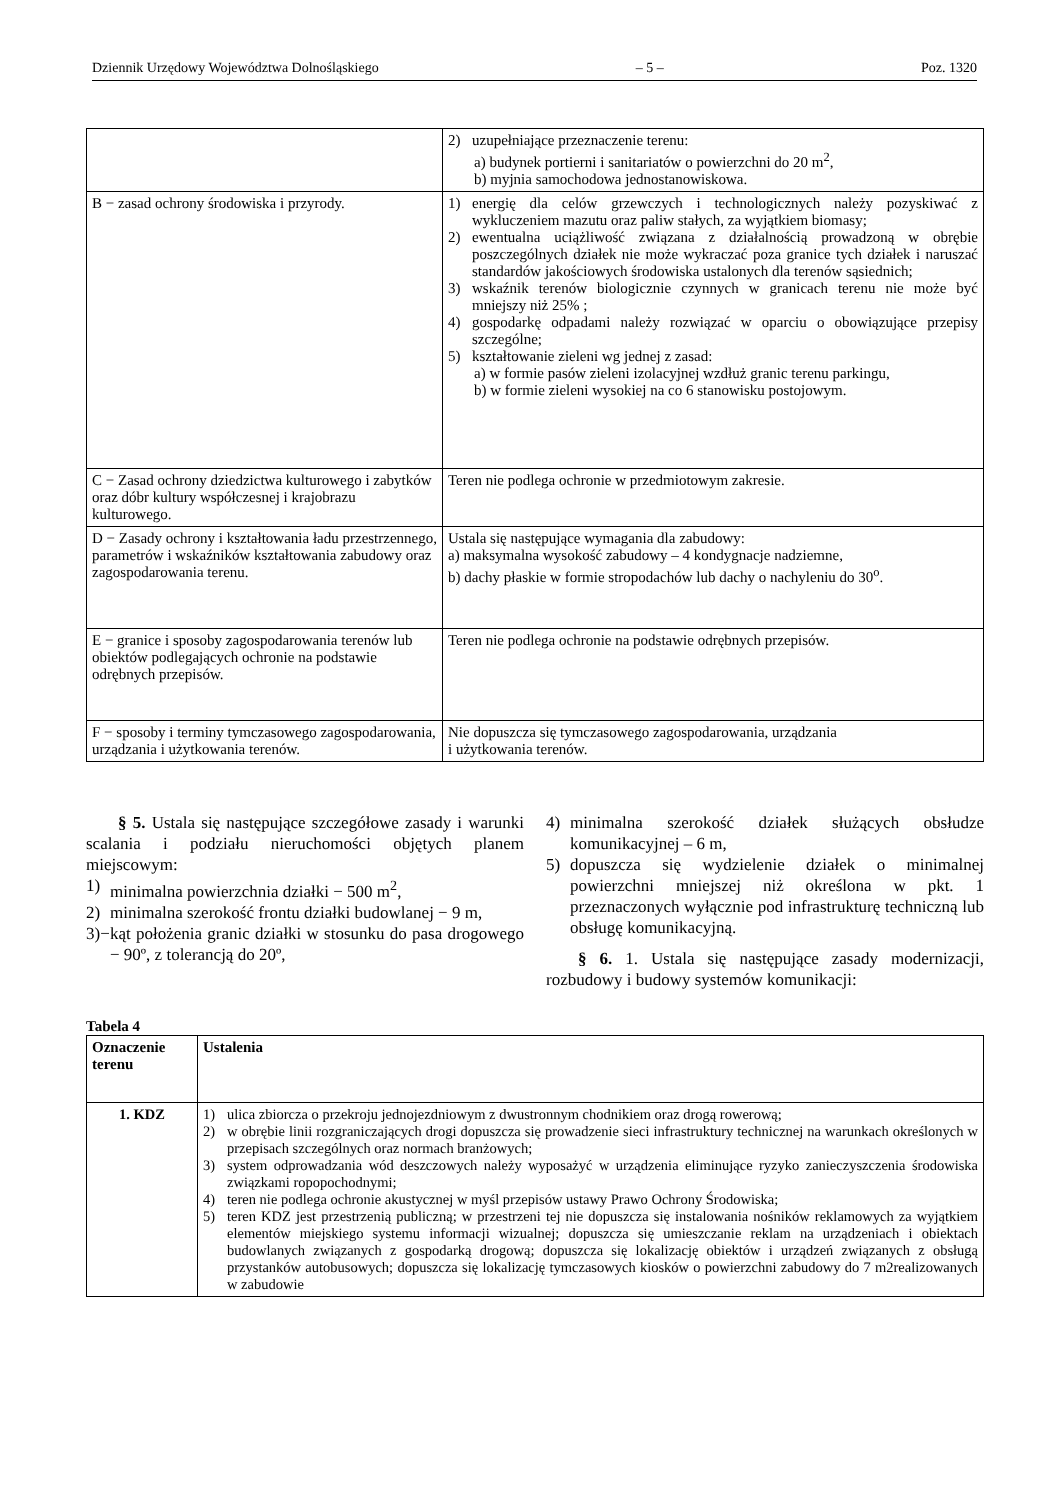Dziennik Urzędowy Województwa Dolnośląskiego – 5 – Poz. 1320
| | 2) uzupełniające przeznaczenie terenu: a) budynek portierni i sanitariatów o powierzchni do 20 m<sup>2</sup>, b) myjnia samochodowa jednostanowiskowa. |
| B − zasad ochrony środowiska i przyrody. | 1) energię dla celów grzewczych i technologicznych należy pozyskiwać z wykluczeniem mazutu oraz paliw stałych, za wyjątkiem biomasy; 2) ewentualna uciążliwość związana z działalnością prowadzoną w obrębie poszczególnych działek nie może wykraczać poza granice tych działek i naruszać standardów jakościowych środowiska ustalonych dla terenów sąsiednich; 3) wskaźnik terenów biologicznie czynnych w granicach terenu nie może być mniejszy niż 25% ; 4) gospodarkę odpadami należy rozwiązać w oparciu o obowiązujące przepisy szczególne; 5) kształtowanie zieleni wg jednej z zasad: a) w formie pasów zieleni izolacyjnej wzdłuż granic terenu parkingu, b) w formie zieleni wysokiej na co 6 stanowisku postojowym. |
| C − Zasad ochrony dziedzictwa kulturowego i zabytków oraz dóbr kultury współczesnej i krajobrazu kulturowego. | Teren nie podlega ochronie w przedmiotowym zakresie. |
| D − Zasady ochrony i kształtowania ładu przestrzennego, parametrów i wskaźników kształtowania zabudowy oraz zagospodarowania terenu. | Ustala się następujące wymagania dla zabudowy: a) maksymalna wysokość zabudowy – 4 kondygnacje nadziemne, b) dachy płaskie w formie stropodachów lub dachy o nachyleniu do 30<sup>o</sup>. |
| E − granice i sposoby zagospodarowania terenów lub obiektów podlegających ochronie na podstawie odrębnych przepisów. | Teren nie podlega ochronie na podstawie odrębnych przepisów. |
| F − sposoby i terminy tymczasowego zagospodarowania, urządzania i użytkowania terenów. | Nie dopuszcza się tymczasowego zagospodarowania, urządzania i użytkowania terenów. |
§ 5. Ustala się następujące szczegółowe zasady i warunki scalania i podziału nieruchomości objętych planem miejscowym:
1) minimalna powierzchnia działki − 500 m<sup>2</sup>,
2) minimalna szerokość frontu działki budowlanej − 9 m,
3)− kąt położenia granic działki w stosunku do pasa drogowego − 90º, z tolerancją do 20º,
4) minimalna szerokość działek służących obsłudze komunikacyjnej – 6 m,
5) dopuszcza się wydzielenie działek o minimalnej powierzchni mniejszej niż określona w pkt. 1 przeznaczonych wyłącznie pod infrastrukturę techniczną lub obsługę komunikacyjną.
§ 6. 1. Ustala się następujące zasady modernizacji, rozbudowy i budowy systemów komunikacji:
Tabela 4
| Oznaczenie terenu | Ustalenia |
| --- | --- |
| 1. KDZ | 1) ulica zbiorcza o przekroju jednojezdniowym z dwustronnym chodnikiem oraz drogą rowerową; 2) w obrębie linii rozgraniczających drogi dopuszcza się prowadzenie sieci infrastruktury technicznej na warunkach określonych w przepisach szczególnych oraz normach branżowych; 3) system odprowadzania wód deszczowych należy wyposażyć w urządzenia eliminujące ryzyko zanieczyszczenia środowiska związkami ropopochodnymi; 4) teren nie podlega ochronie akustycznej w myśl przepisów ustawy Prawo Ochrony Środowiska; 5) teren KDZ jest przestrzenią publiczną; w przestrzeni tej nie dopuszcza się instalowania nośników reklamowych za wyjątkiem elementów miejskiego systemu informacji wizualnej; dopuszcza się umieszczanie reklam na urządzeniach i obiektach budowlanych związanych z gospodarką drogową; dopuszcza się lokalizację obiektów i urządzeń związanych z obsługą przystanków autobusowych; dopuszcza się lokalizację tymczasowych kiosków o powierzchni zabudowy do 7 m2realizowanych w zabudowie |